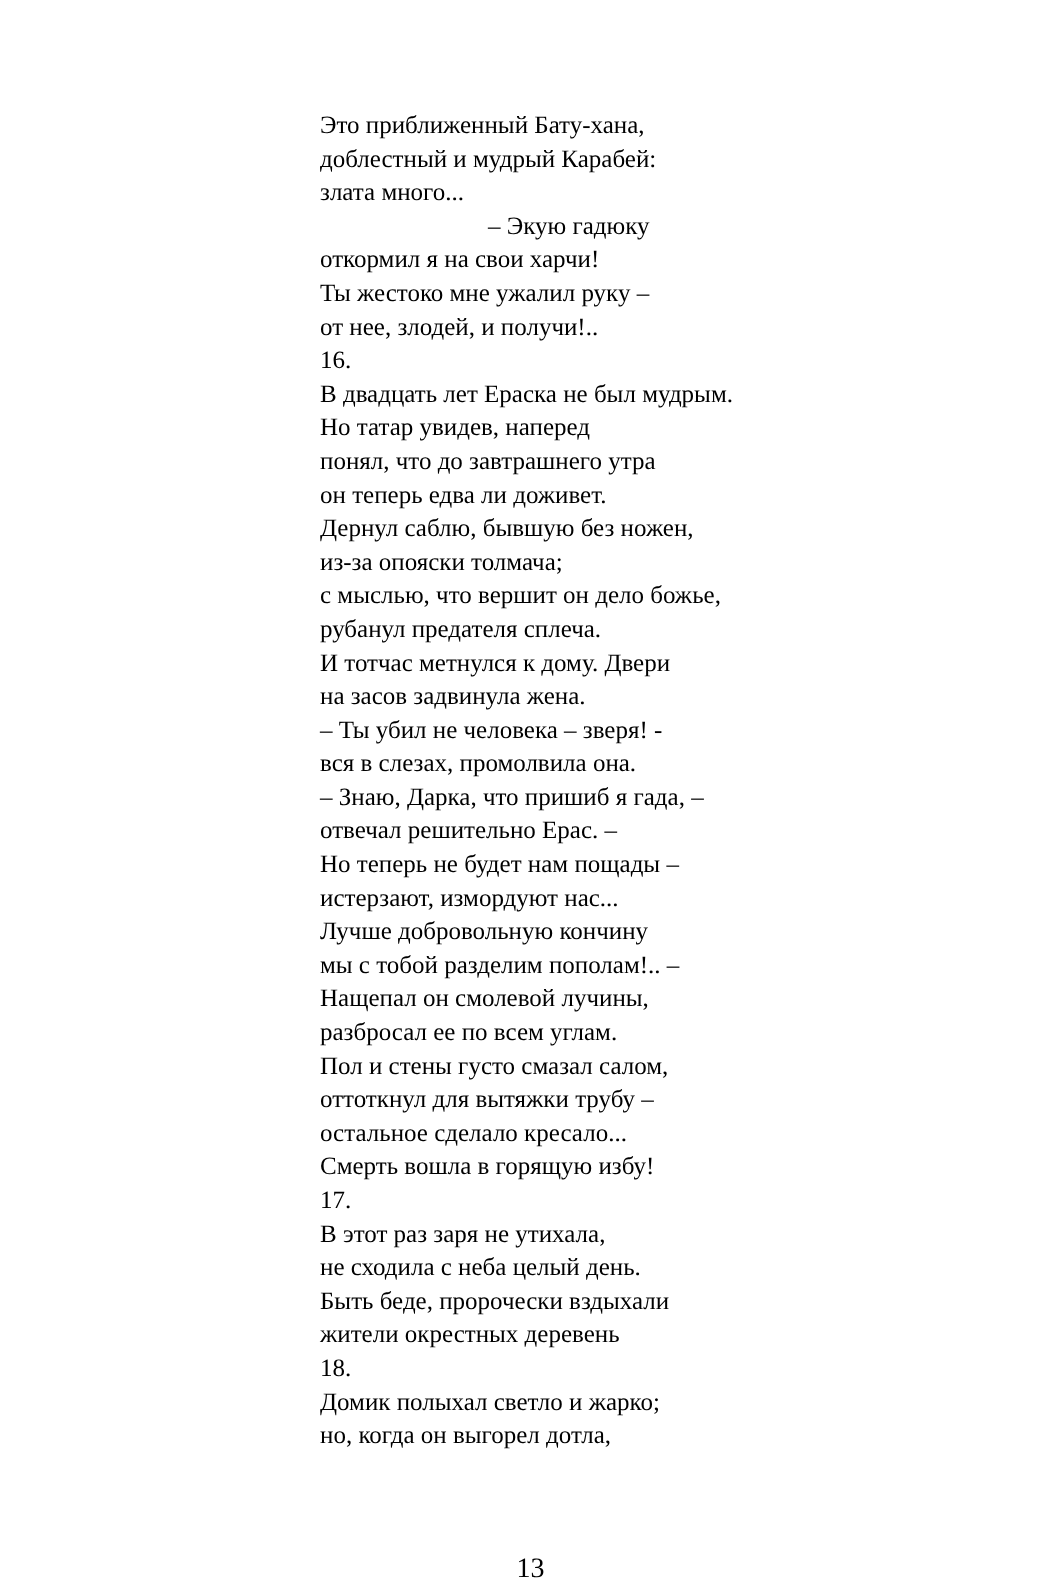Это приближенный Бату-хана,
доблестный и мудрый Карабей:
злата много...
– Экую гадюку
откормил я на свои харчи!
Ты жестоко мне ужалил руку –
от нее, злодей, и получи!..
16.
В двадцать лет Ераска не был мудрым.
Но татар увидев, наперед
понял, что до завтрашнего утра
он теперь едва ли доживет.
Дернул саблю, бывшую без ножен,
из-за опояски толмача;
с мыслью, что вершит он дело божье,
рубанул предателя сплеча.
И тотчас метнулся к дому. Двери
на засов задвинула жена.
– Ты убил не человека – зверя! -
вся в слезах, промолвила она.
– Знаю, Дарка, что пришиб я гада, –
отвечал решительно Ерас. –
Но теперь не будет нам пощады –
истерзают, измордуют нас...
Лучше добровольную кончину
мы с тобой разделим пополам!.. –
Нащепал он смолевой лучины,
разбросал ее по всем углам.
Пол и стены густо смазал салом,
оттоткнул для вытяжки трубу –
остальное сделало кресало...
Смерть вошла в горящую избу!
17.
В этот раз заря не утихала,
не сходила с неба целый день.
Быть беде, пророчески вздыхали
жители окрестных деревень
18.
Домик полыхал светло и жарко;
но, когда он выгорел дотла,
13